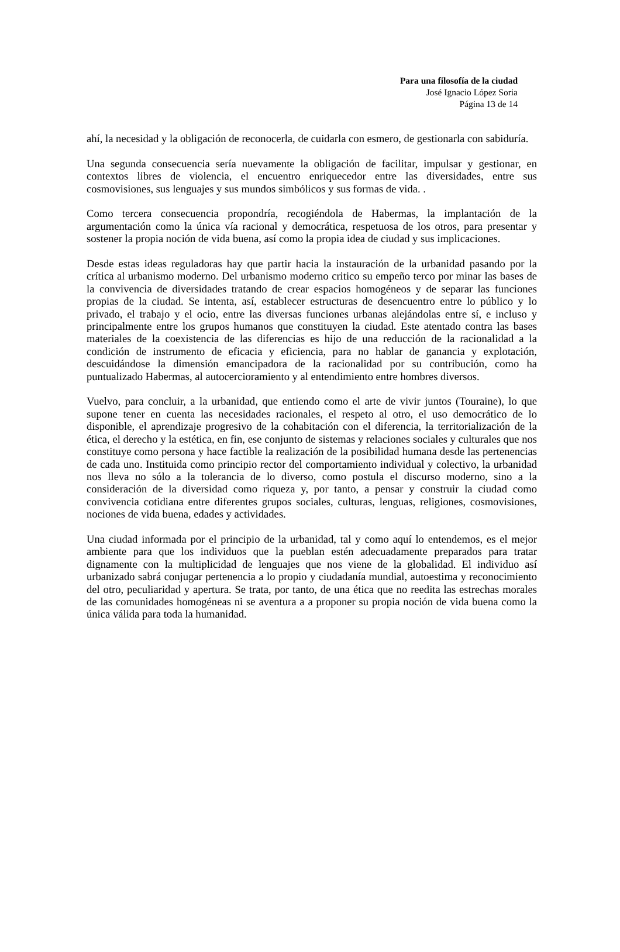Para una filosofía de la ciudad
José Ignacio López Soria
Página 13 de 14
ahí, la necesidad y la obligación de reconocerla, de cuidarla con esmero, de gestionarla con sabiduría.
Una segunda consecuencia sería nuevamente la obligación de facilitar, impulsar y gestionar, en contextos libres de violencia, el encuentro enriquecedor entre las diversidades, entre sus cosmovisiones, sus lenguajes y sus mundos simbólicos y sus formas de vida. .
Como tercera consecuencia propondría, recogiéndola de Habermas, la implantación de la argumentación como la única vía racional y democrática, respetuosa de los otros, para presentar y sostener la propia noción de vida buena, así como la propia idea de ciudad y sus implicaciones.
Desde estas ideas reguladoras hay que partir hacia la instauración de la urbanidad pasando por la crítica al urbanismo moderno. Del urbanismo moderno critico su empeño terco por minar las bases de la convivencia de diversidades tratando de crear espacios homogéneos y de separar las funciones propias de la ciudad. Se intenta, así, establecer estructuras de desencuentro entre lo público y lo privado, el trabajo y el ocio, entre las diversas funciones urbanas alejándolas entre sí, e incluso y principalmente entre los grupos humanos que constituyen la ciudad. Este atentado contra las bases materiales de la coexistencia de las diferencias es hijo de una reducción de la racionalidad a la condición de instrumento de eficacia y eficiencia, para no hablar de ganancia y explotación, descuidándose la dimensión emancipadora de la racionalidad por su contribución, como ha puntualizado Habermas, al autocercioramiento y al entendimiento entre hombres diversos.
Vuelvo, para concluir, a la urbanidad, que entiendo como el arte de vivir juntos (Touraine), lo que supone tener en cuenta las necesidades racionales, el respeto al otro, el uso democrático de lo disponible, el aprendizaje progresivo de la cohabitación con el diferencia, la territorialización de la ética, el derecho y la estética, en fin, ese conjunto de sistemas y relaciones sociales y culturales que nos constituye como persona y hace factible la realización de la posibilidad humana desde las pertenencias de cada uno. Instituida como principio rector del comportamiento individual y colectivo, la urbanidad nos lleva no sólo a la tolerancia de lo diverso, como postula el discurso moderno, sino a la consideración de la diversidad como riqueza y, por tanto, a pensar y construir la ciudad como convivencia cotidiana entre diferentes grupos sociales, culturas, lenguas, religiones, cosmovisiones, nociones de vida buena, edades y actividades.
Una ciudad informada por el principio de la urbanidad, tal y como aquí lo entendemos, es el mejor ambiente para que los individuos que la pueblan estén adecuadamente preparados para tratar dignamente con la multiplicidad de lenguajes que nos viene de la globalidad. El individuo así urbanizado sabrá conjugar pertenencia a lo propio y ciudadanía mundial, autoestima y reconocimiento del otro, peculiaridad y apertura. Se trata, por tanto, de una ética que no reedita las estrechas morales de las comunidades homogéneas ni se aventura a a proponer su propia noción de vida buena como la única válida para toda la humanidad.